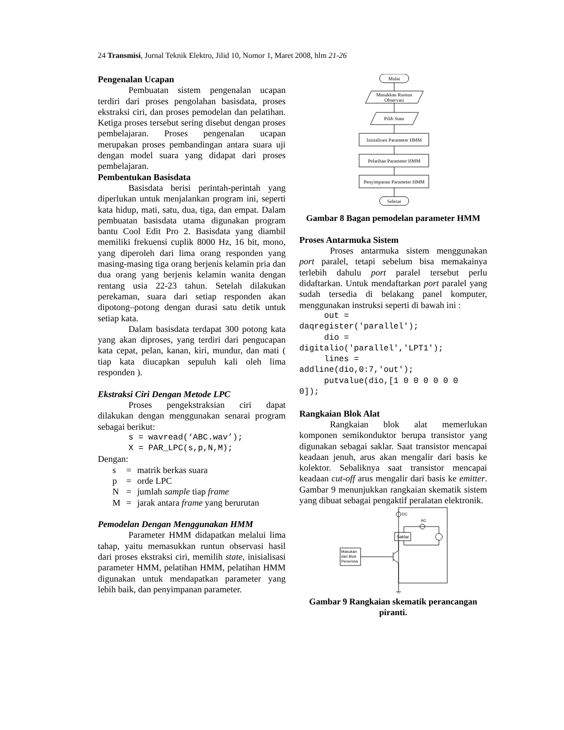24 Transmisi, Jurnal Teknik Elektro, Jilid 10, Nomor 1, Maret 2008, hlm 21-26
Pengenalan Ucapan
Pembuatan sistem pengenalan ucapan terdiri dari proses pengolahan basisdata, proses ekstraksi ciri, dan proses pemodelan dan pelatihan. Ketiga proses tersebut sering disebut dengan proses pembelajaran. Proses pengenalan ucapan merupakan proses pembandingan antara suara uji dengan model suara yang didapat dari proses pembelajaran.
Pembentukan Basisdata
Basisdata berisi perintah-perintah yang diperlukan untuk menjalankan program ini, seperti kata hidup, mati, satu, dua, tiga, dan empat. Dalam pembuatan basisdata utama digunakan program bantu Cool Edit Pro 2. Basisdata yang diambil memiliki frekuensi cuplik 8000 Hz, 16 bit, mono, yang diperoleh dari lima orang responden yang masing-masing tiga orang berjenis kelamin pria dan dua orang yang berjenis kelamin wanita dengan rentang usia 22-23 tahun. Setelah dilakukan perekaman, suara dari setiap responden akan dipotong–potong dengan durasi satu detik untuk setiap kata.
Dalam basisdata terdapat 300 potong kata yang akan diproses, yang terdiri dari pengucapan kata cepat, pelan, kanan, kiri, mundur, dan mati ( tiap kata diucapkan sepuluh kali oleh lima responden ).
Ekstraksi Ciri Dengan Metode LPC
Proses pengekstraksian ciri dapat dilakukan dengan menggunakan senarai program sebagai berikut:
s = wavread(‘ABC.wav’);
X = PAR_LPC(s,p,N,M);
Dengan:
| s | = | matrik berkas suara |
| p | = | orde LPC |
| N | = | jumlah sample tiap frame |
| M | = | jarak antara frame yang berurutan |
Pemodelan Dengan Menggunakan HMM
Parameter HMM didapatkan melalui lima tahap, yaitu memasukkan runtun observasi hasil dari proses ekstraksi ciri, memilih state, inisialisasi parameter HMM, pelatihan HMM, pelatihan HMM digunakan untuk mendapatkan parameter yang lebih baik, dan penyimpanan parameter.
Mulai
Masukkan Runtun
Observasi
Pilih State
Inisialisasi Parameter HMM
Pelatihan Parameter HMM
Penyimpanan Parameter HMM
Selesai
Gambar 8 Bagan pemodelan parameter HMM
Proses Antarmuka Sistem
Proses antarmuka sistem menggunakan port paralel, tetapi sebelum bisa memakainya terlebih dahulu port paralel tersebut perlu didaftarkan. Untuk mendaftarkan port paralel yang sudah tersedia di belakang panel komputer, menggunakan instruksi seperti di bawah ini :
out =
daqregister('parallel');
dio =
digitalio('parallel','LPT1');
lines =
addline(dio,0:7,'out');
putvalue(dio,[1 0 0 0 0 0 0
0]);
Rangkaian Blok Alat
Rangkaian blok alat memerlukan komponen semikonduktor berupa transistor yang digunakan sebagai saklar. Saat transistor mencapai keadaan jenuh, arus akan mengalir dari basis ke kolektor. Sebaliknya saat transistor mencapai keadaan cut-off arus mengalir dari basis ke emitter. Gambar 9 menunjukkan rangkaian skematik sistem yang dibuat sebagai pengaktif peralatan elektronik.
DC
AC
Saklar
Masukan
dari Blok
Penerima
Gambar 9 Rangkaian skematik perancangan piranti.